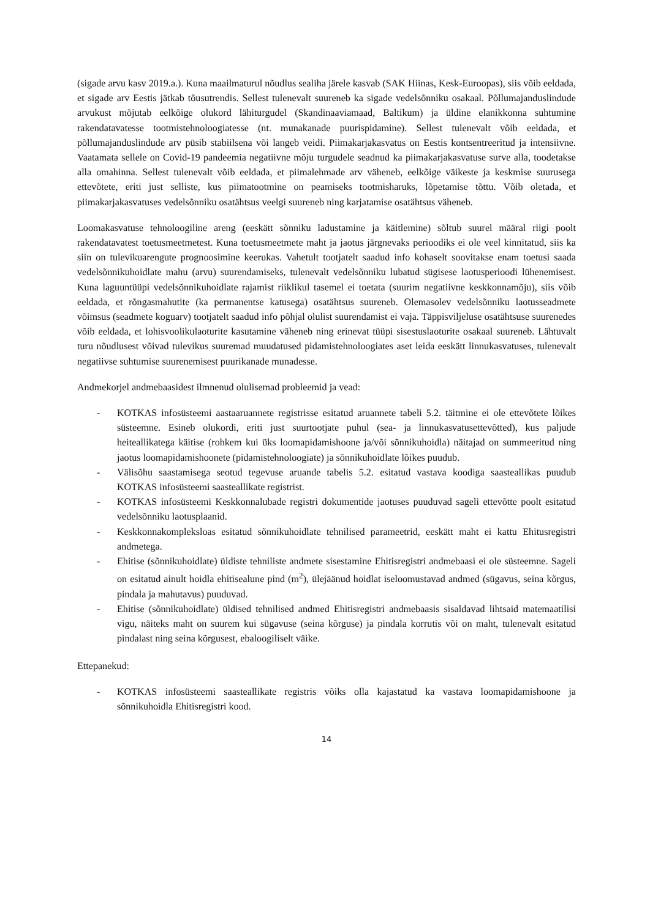(sigade arvu kasv 2019.a.). Kuna maailmaturul nõudlus sealiha järele kasvab (SAK Hiinas, Kesk-Euroopas), siis võib eeldada, et sigade arv Eestis jätkab tõusutrendis. Sellest tulenevalt suureneb ka sigade vedelsõnniku osakaal. Põllumajanduslindude arvukust mõjutab eelkõige olukord lähiturgudel (Skandinaaviamaad, Baltikum) ja üldine elanikkonna suhtumine rakendatavatesse tootmistehnoloogiatesse (nt. munakanade puurispidamine). Sellest tulenevalt võib eeldada, et põllumajanduslindude arv püsib stabiilsena või langeb veidi. Piimakarjakasvatus on Eestis kontsentreeritud ja intensiivne. Vaatamata sellele on Covid-19 pandeemia negatiivne mõju turgudele seadnud ka piimakarjakasvatuse surve alla, toodetakse alla omahinna. Sellest tulenevalt võib eeldada, et piimalehmade arv väheneb, eelkõige väikeste ja keskmise suurusega ettevõtete, eriti just selliste, kus piimatootmine on peamiseks tootmisharuks, lõpetamise tõttu. Võib oletada, et piimakarjakasvatuses vedelsõnniku osatähtsus veelgi suureneb ning karjatamise osatähtsus väheneb.
Loomakasvatuse tehnoloogiline areng (eeskätt sõnniku ladustamine ja käitlemine) sõltub suurel määral riigi poolt rakendatavatest toetusmeetmetest. Kuna toetusmeetmete maht ja jaotus järgnevaks perioodiks ei ole veel kinnitatud, siis ka siin on tulevikuarengute prognoosimine keerukas. Vahetult tootjatelt saadud info kohaselt soovitakse enam toetusi saada vedelsõnnikuhoidlate mahu (arvu) suurendamiseks, tulenevalt vedelsõnniku lubatud sügisese laotusperioodi lühenemisest. Kuna laguuntüüpi vedelsõnnikuhoidlate rajamist riiklikul tasemel ei toetata (suurim negatiivne keskkonnamõju), siis võib eeldada, et rõngasmahutite (ka permanentse katusega) osatähtsus suureneb. Olemasolev vedelsõnniku laotusseadmete võimsus (seadmete koguarv) tootjatelt saadud info põhjal olulist suurendamist ei vaja. Täppisviljeluse osatähtsuse suurenedes võib eeldada, et lohisvoolikulaoturite kasutamine väheneb ning erinevat tüüpi sisestuslaoturite osakaal suureneb. Lähtuvalt turu nõudlusest võivad tulevikus suuremad muudatused pidamistehnoloogiates aset leida eeskätt linnukasvatuses, tulenevalt negatiivse suhtumise suurenemisest puurikanade munadesse.
Andmekorjel andmebaasidest ilmnenud olulisemad probleemid ja vead:
- KOTKAS infosüsteemi aastaaruannete registrisse esitatud aruannete tabeli 5.2. täitmine ei ole ettevõtete lõikes süsteemne. Esineb olukordi, eriti just suurtootjate puhul (sea- ja linnukasvatusettevõtted), kus paljude heiteallikatega käitise (rohkem kui üks loomapidamishoone ja/või sõnnikuhoidla) näitajad on summeeritud ning jaotus loomapidamishoonete (pidamistehnoloogiate) ja sõnnikuhoidlate lõikes puudub.
- Välisõhu saastamisega seotud tegevuse aruande tabelis 5.2. esitatud vastava koodiga saasteallikas puudub KOTKAS infosüsteemi saasteallikate registrist.
- KOTKAS infosüsteemi Keskkonnalubade registri dokumentide jaotuses puuduvad sageli ettevõtte poolt esitatud vedelsõnniku laotusplaanid.
- Keskkonnakompleksloas esitatud sõnnikuhoidlate tehnilised parameetrid, eeskätt maht ei kattu Ehitusregistri andmetega.
- Ehitise (sõnnikuhoidlate) üldiste tehniliste andmete sisestamine Ehitisregistri andmebaasi ei ole süsteemne. Sageli on esitatud ainult hoidla ehitisealune pind (m<sup>2</sup>), ülejäänud hoidlat iseloomustavad andmed (sügavus, seina kõrgus, pindala ja mahutavus) puuduvad.
- Ehitise (sõnnikuhoidlate) üldised tehnilised andmed Ehitisregistri andmebaasis sisaldavad lihtsaid matemaatilisi vigu, näiteks maht on suurem kui sügavuse (seina kõrguse) ja pindala korrutis või on maht, tulenevalt esitatud pindalast ning seina kõrgusest, ebaloogiliselt väike.
Ettepanekud:
- KOTKAS infosüsteemi saasteallikate registris võiks olla kajastatud ka vastava loomapidamishoone ja sõnnikuhoidla Ehitisregistri kood.
14